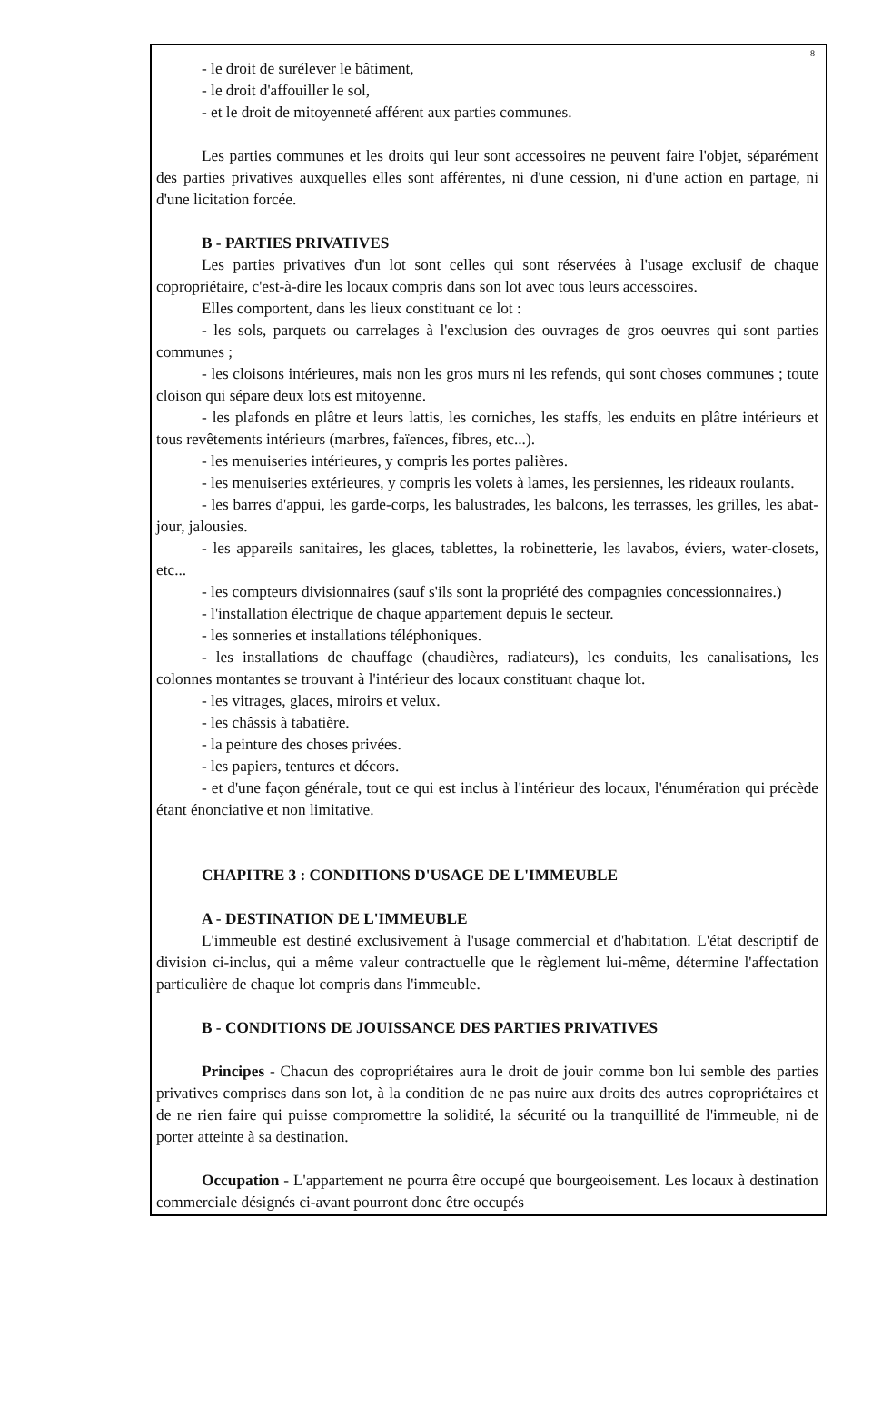8
- le droit de surélever le bâtiment,
- le droit d'affouiller le sol,
- et le droit de mitoyenneté afférent aux parties communes.
Les parties communes et les droits qui leur sont accessoires ne peuvent faire l'objet, séparément des parties privatives auxquelles elles sont afférentes, ni d'une cession, ni d'une action en partage, ni d'une licitation forcée.
B - PARTIES PRIVATIVES
Les parties privatives d'un lot sont celles qui sont réservées à l'usage exclusif de chaque copropriétaire, c'est-à-dire les locaux compris dans son lot avec tous leurs accessoires.
Elles comportent, dans les lieux constituant ce lot :
- les sols, parquets ou carrelages à l'exclusion des ouvrages de gros oeuvres qui sont parties communes ;
- les cloisons intérieures, mais non les gros murs ni les refends, qui sont choses communes ; toute cloison qui sépare deux lots est mitoyenne.
- les plafonds en plâtre et leurs lattis, les corniches, les staffs, les enduits en plâtre intérieurs et tous revêtements intérieurs (marbres, faïences, fibres, etc...).
- les menuiseries intérieures, y compris les portes palières.
- les menuiseries extérieures, y compris les volets à lames, les persiennes, les rideaux roulants.
- les barres d'appui, les garde-corps, les balustrades, les balcons, les terrasses, les grilles, les abat-jour, jalousies.
- les appareils sanitaires, les glaces, tablettes, la robinetterie, les lavabos, éviers, water-closets, etc...
- les compteurs divisionnaires (sauf s'ils sont la propriété des compagnies concessionnaires.)
- l'installation électrique de chaque appartement depuis le secteur.
- les sonneries et installations téléphoniques.
- les installations de chauffage (chaudières, radiateurs), les conduits, les canalisations, les colonnes montantes se trouvant à l'intérieur des locaux constituant chaque lot.
- les vitrages, glaces, miroirs et velux.
- les châssis à tabatière.
- la peinture des choses privées.
- les papiers, tentures et décors.
- et d'une façon générale, tout ce qui est inclus à l'intérieur des locaux, l'énumération qui précède étant énonciative et non limitative.
CHAPITRE 3 : CONDITIONS D'USAGE DE L'IMMEUBLE
A - DESTINATION DE L'IMMEUBLE
L'immeuble est destiné exclusivement à l'usage commercial et d'habitation. L'état descriptif de division ci-inclus, qui a même valeur contractuelle que le règlement lui-même, détermine l'affectation particulière de chaque lot compris dans l'immeuble.
B - CONDITIONS DE JOUISSANCE DES PARTIES PRIVATIVES
Principes - Chacun des copropriétaires aura le droit de jouir comme bon lui semble des parties privatives comprises dans son lot, à la condition de ne pas nuire aux droits des autres copropriétaires et de ne rien faire qui puisse compromettre la solidité, la sécurité ou la tranquillité de l'immeuble, ni de porter atteinte à sa destination.
Occupation - L'appartement ne pourra être occupé que bourgeoisement. Les locaux à destination commerciale désignés ci-avant pourront donc être occupés